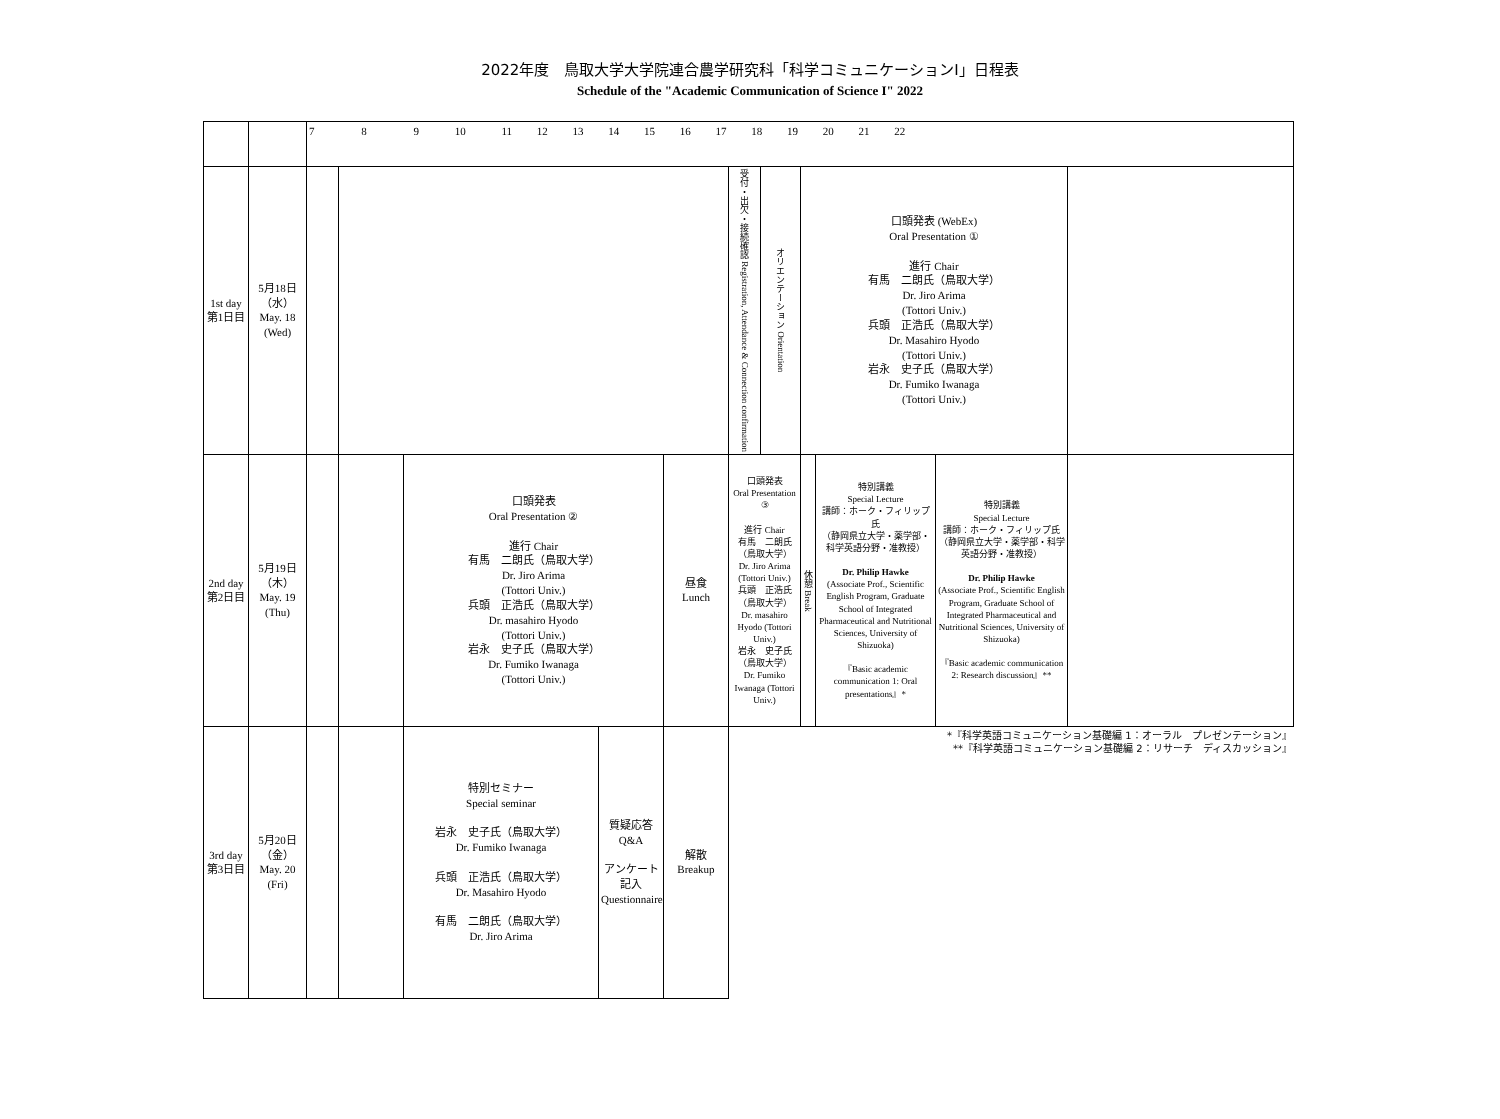2022年度　鳥取大学大学院連合農学研究科「科学コミュニケーションⅠ」日程表
Schedule of the "Academic Communication of Science I" 2022
| | | 7 8 9 10 11 12 13 14 15 16 17 18 19 20 21 22 | | | | | | | | | | |
| 1st day 第1日目 | 5月18日（水） May. 18 (Wed) | | | | | | 受付・出欠・接続確認 Registration, Attendance & Connection confirmation | オリエンテーション Orientation | 口頭発表 (WebEx) Oral Presentation ① 進行 Chair 有馬 二朗氏（鳥取大学） Dr. Jiro Arima (Tottori Univ.) 兵頭 正浩氏（鳥取大学） Dr. Masahiro Hyodo (Tottori Univ.) 岩永 史子氏（鳥取大学） Dr. Fumiko Iwanaga (Tottori Univ.) | | | |
| 2nd day 第2日目 | 5月19日（木） May. 19 (Thu) | | | 口頭発表 Oral Presentation ② 進行 Chair 有馬 二朗氏（鳥取大学） Dr. Jiro Arima (Tottori Univ.) 兵頭 正浩氏（鳥取大学） Dr. masahiro Hyodo (Tottori Univ.) 岩永 史子氏（鳥取大学） Dr. Fumiko Iwanaga (Tottori Univ.) | | 昼食 Lunch | 口頭発表 Oral Presentation ③ 進行 Chair 有馬 二朗氏（鳥取大学） Dr. Jiro Arima (Tottori Univ.) 兵頭 正浩氏（鳥取大学） Dr. masahiro Hyodo (Tottori Univ.) 岩永 史子氏（鳥取大学） Dr. Fumiko Iwanaga (Tottori Univ.) | | 休憩 Break | 特別講義 Special Lecture 講師：ホーク・フィリップ氏 （静岡県立大学・薬学部・科学英語分野・准教授） Dr. Philip Hawke (Associate Prof., Scientific English Program, Graduate School of Integrated Pharmaceutical and Nutritional Sciences, University of Shizuoka) 『Basic academic communication 1: Oral presentations』* | 特別講義 Special Lecture 講師：ホーク・フィリップ氏 （静岡県立大学・薬学部・科学英語分野・准教授） Dr. Philip Hawke (Associate Prof., Scientific English Program, Graduate School of Integrated Pharmaceutical and Nutritional Sciences, University of Shizuoka) 『Basic academic communication 2: Research discussion』** | |
| 3rd day 第3日目 | 5月20日（金） May. 20 (Fri) | | | 特別セミナー Special seminar 岩永 史子氏（鳥取大学） Dr. Fumiko Iwanaga 兵頭 正浩氏（鳥取大学） Dr. Masahiro Hyodo 有馬 二朗氏（鳥取大学） Dr. Jiro Arima | 質疑応答 Q&A アンケート記入 Questionnaire | 解散 Breakup | *『科学英語コミュニケーション基礎編 1：オーラル プレゼンテーション』 **『科学英語コミュニケーション基礎編 2：リサーチ ディスカッション』 | | | | | |